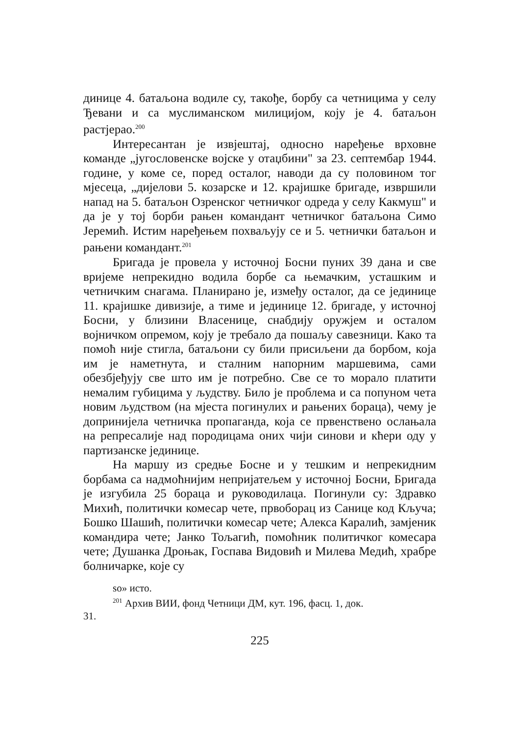динице 4. батаљона водиле су, такође, борбу са четницима у селу Ђевани и са муслиманском милицијом, коју је 4. батаљон растјерао.<sup>200</sup>
Интересантан је извјештај, односно наређење врховне команде „југословенске војске у отаџбини" за 23. септембар 1944. године, у коме се, поред осталог, наводи да су половином тог мјесеца, „дијелови 5. козарске и 12. крајишке бригаде, извршили напад на 5. батаљон Озренског четничког одреда у селу Какмуш" и да је у тој борби рањен командант четничког батаљона Симо Јеремић. Истим наређењем похваљују се и 5. четнички батаљон и рањени командант.<sup>201</sup>
Бригада је провела у источној Босни пуних 39 дана и све вријеме непрекидно водила борбе са њемачким, усташким и четничким снагама. Планирано је, између осталог, да се јединице 11. крајишке дивизије, а тиме и јединице 12. бригаде, у источној Босни, у близини Власенице, снабдију оружјем и осталом војничком опремом, коју је требало да пошаљу савезници. Како та помоћ није стигла, батаљони су били присиљени да борбом, која им је наметнута, и сталним напорним маршевима, сами обезбјеђују све што им је потребно. Све се то морало платити немалим губицима у људству. Било је проблема и са попуном чета новим људством (на мјеста погинулих и рањених бораца), чему је допринијела четничка пропаганда, која се првенствено ослањала на репресалије над породицама оних чији синови и кћери оду у партизанске јединице.
На маршу из средње Босне и у тешким и непрекидним борбама са надмоћнијим непријатељем у источној Босни, Бригада је изгубила 25 бораца и руководилаца. Погинули су: Здравко Михић, политички комесар чете, првоборац из Санице код Кључа; Бошко Шашић, политички комесар чете; Алекса Каралић, замјеник командира чете; Јанко Тољагић, помоћник политичког комесара чете; Душанка Дроњак, Госпава Видовић и Милева Медић, храбре болничарке, које су
so» исто.
<sup>201</sup> Архив ВИИ, фонд Четници ДМ, кут. 196, фасц. 1, док.
31.
225